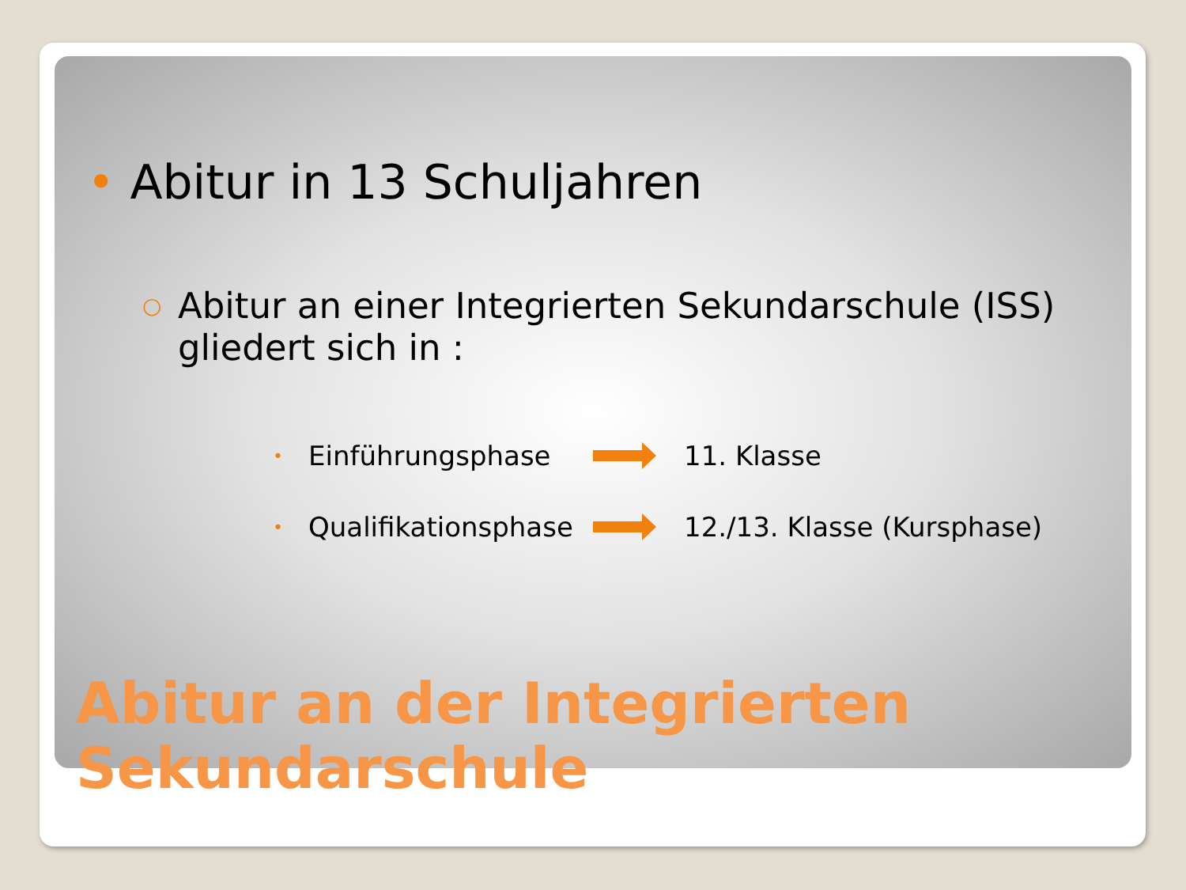• Abitur in 13 Schuljahren
○ Abitur an einer Integrierten Sekundarschule (ISS) gliedert sich in :
• Einführungsphase 11. Klasse
• Qualifikationsphase 12./13. Klasse (Kursphase)
Abitur an der Integrierten
Sekundarschule